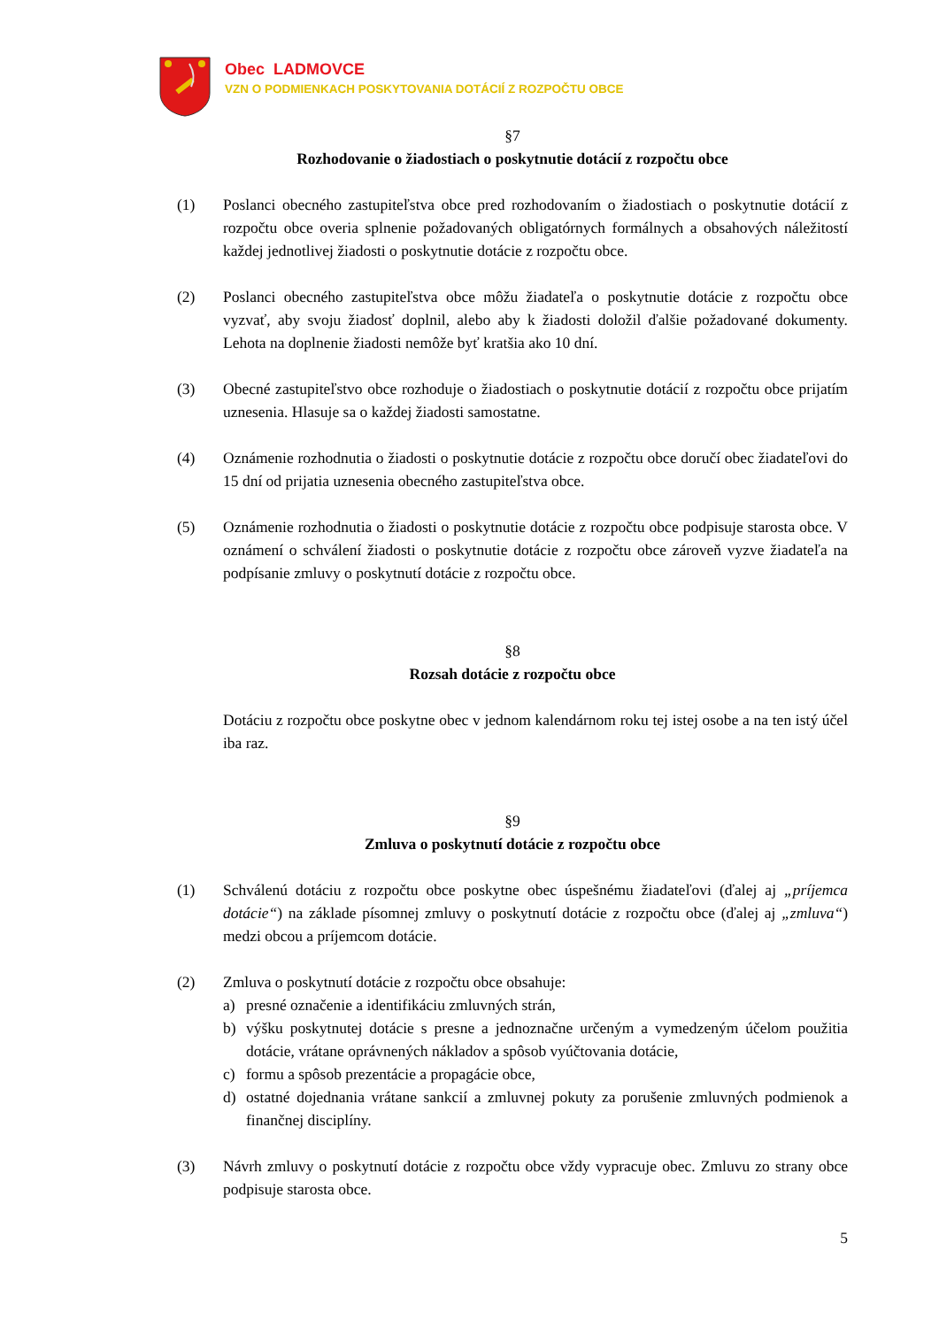Obec LADMOVCE
VZN O PODMIENKACH POSKYTOVANIA DOTÁCIÍ Z ROZPOČTU OBCE
§7
Rozhodovanie o žiadostiach o poskytnutie dotácií z rozpočtu obce
(1) Poslanci obecného zastupiteľstva obce pred rozhodovaním o žiadostiach o poskytnutie dotácií z rozpočtu obce overia splnenie požadovaných obligatórnych formálnych a obsahových náležitostí každej jednotlivej žiadosti o poskytnutie dotácie z rozpočtu obce.
(2) Poslanci obecného zastupiteľstva obce môžu žiadateľa o poskytnutie dotácie z rozpočtu obce vyzvať, aby svoju žiadosť doplnil, alebo aby k žiadosti doložil ďalšie požadované dokumenty. Lehota na doplnenie žiadosti nemôže byť kratšia ako 10 dní.
(3) Obecné zastupiteľstvo obce rozhoduje o žiadostiach o poskytnutie dotácií z rozpočtu obce prijatím uznesenia. Hlasuje sa o každej žiadosti samostatne.
(4) Oznámenie rozhodnutia o žiadosti o poskytnutie dotácie z rozpočtu obce doručí obec žiadateľovi do 15 dní od prijatia uznesenia obecného zastupiteľstva obce.
(5) Oznámenie rozhodnutia o žiadosti o poskytnutie dotácie z rozpočtu obce podpisuje starosta obce. V oznámení o schválení žiadosti o poskytnutie dotácie z rozpočtu obce zároveň vyzve žiadateľa na podpísanie zmluvy o poskytnutí dotácie z rozpočtu obce.
§8
Rozsah dotácie z rozpočtu obce
Dotáciu z rozpočtu obce poskytne obec v jednom kalendárnom roku tej istej osobe a na ten istý účel iba raz.
§9
Zmluva o poskytnutí dotácie z rozpočtu obce
(1) Schválenú dotáciu z rozpočtu obce poskytne obec úspešnému žiadateľovi (ďalej aj „príjemca dotácie“) na základe písomnej zmluvy o poskytnutí dotácie z rozpočtu obce (ďalej aj „zmluva“) medzi obcou a príjemcom dotácie.
(2) Zmluva o poskytnutí dotácie z rozpočtu obce obsahuje:
a) presné označenie a identifikáciu zmluvných strán,
b) výšku poskytnutej dotácie s presne a jednoznačne určeným a vymedzeným účelom použitia dotácie, vrátane oprávnených nákladov a spôsob vyúčtovania dotácie,
c) formu a spôsob prezentácie a propagácie obce,
d) ostatné dojednania vrátane sankcií a zmluvnej pokuty za porušenie zmluvných podmienok a finančnej disciplíny.
(3) Návrh zmluvy o poskytnutí dotácie z rozpočtu obce vždy vypracuje obec. Zmluvu zo strany obce podpisuje starosta obce.
5